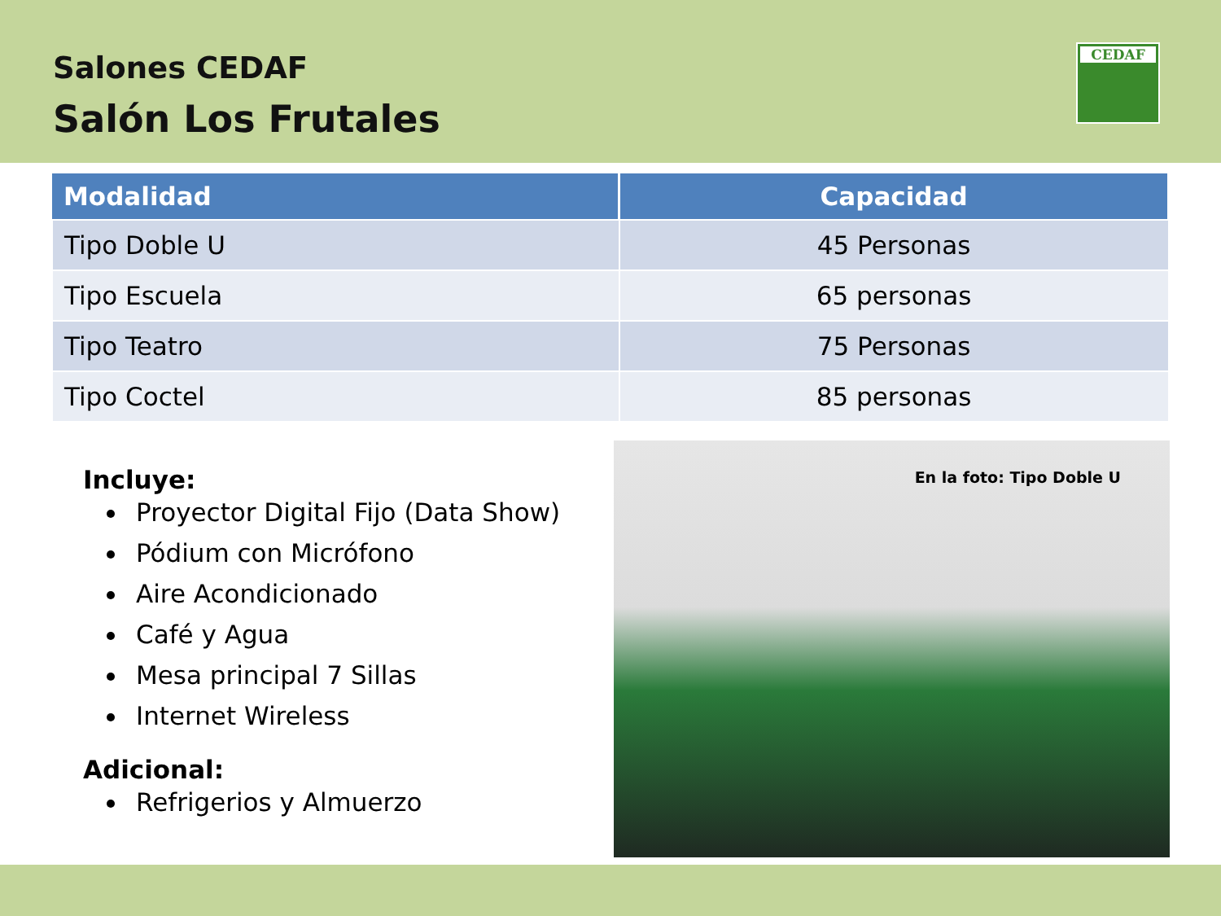Salones CEDAF
Salón Los Frutales
CEDAF
| Modalidad | Capacidad |
| --- | --- |
| Tipo Doble U | 45 Personas |
| Tipo Escuela | 65 personas |
| Tipo Teatro | 75 Personas |
| Tipo Coctel | 85 personas |
Incluye:
Proyector Digital Fijo (Data Show)
Pódium con Micrófono
Aire Acondicionado
Café y Agua
Mesa principal 7 Sillas
Internet Wireless
Adicional:
Refrigerios y Almuerzo
En la foto: Tipo Doble U